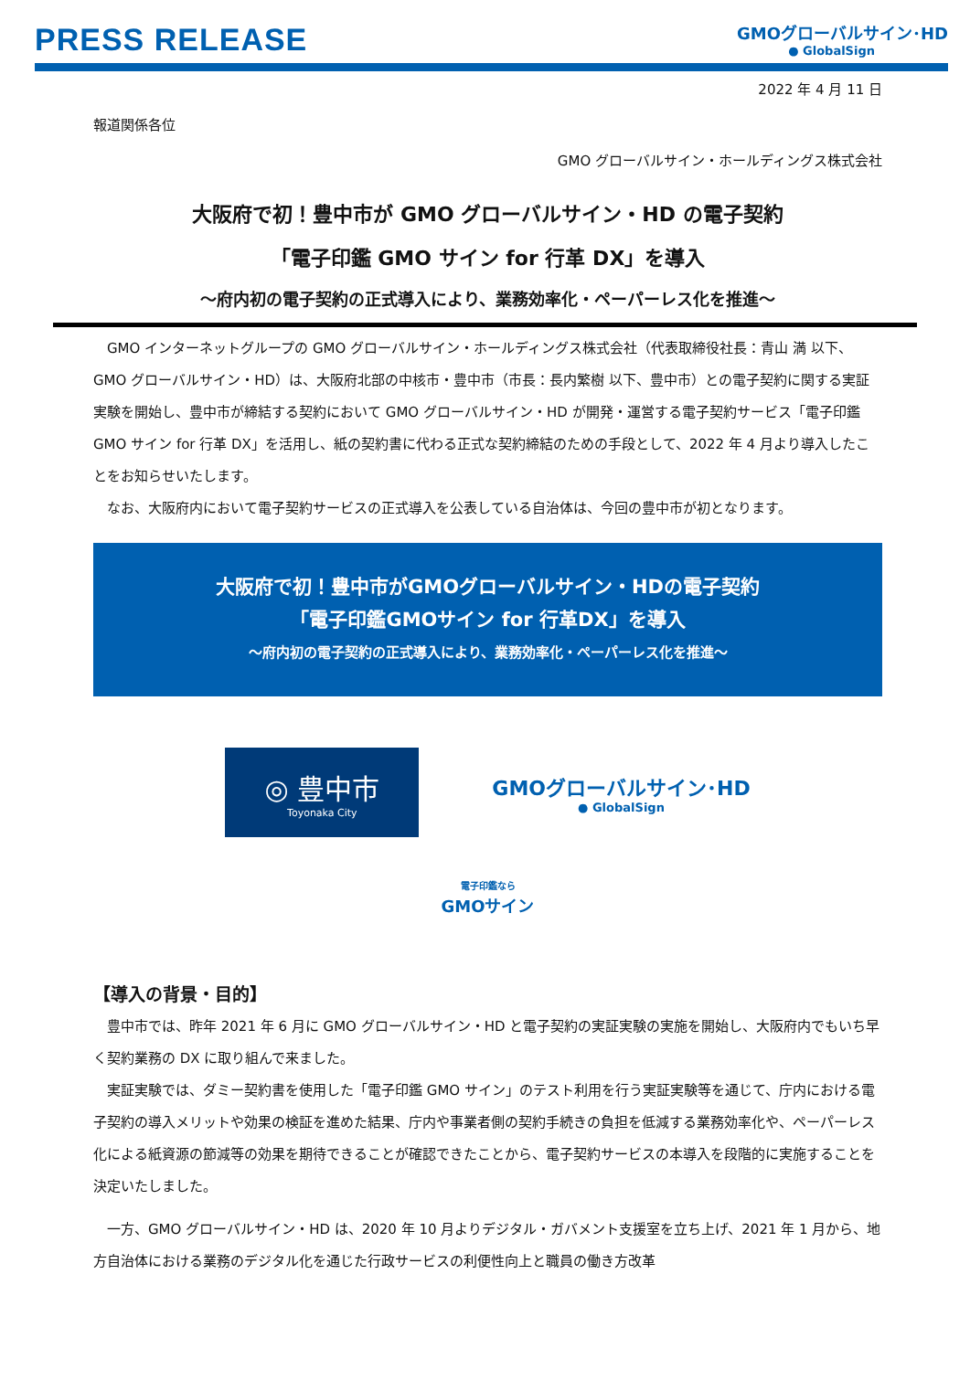PRESS RELEASE
GMOグローバルサイン･HD
● GlobalSign
2022 年 4 月 11 日
報道関係各位
GMO グローバルサイン・ホールディングス株式会社
大阪府で初！豊中市が GMO グローバルサイン・HD の電子契約
「電子印鑑 GMO サイン for 行革 DX」を導入
～府内初の電子契約の正式導入により、業務効率化・ペーパーレス化を推進～
GMO インターネットグループの GMO グローバルサイン・ホールディングス株式会社（代表取締役社長：青山 満 以下、GMO グローバルサイン・HD）は、大阪府北部の中核市・豊中市（市長：長内繁樹 以下、豊中市）との電子契約に関する実証実験を開始し、豊中市が締結する契約において GMO グローバルサイン・HD が開発・運営する電子契約サービス「電子印鑑 GMO サイン for 行革 DX」を活用し、紙の契約書に代わる正式な契約締結のための手段として、2022 年 4 月より導入したことをお知らせいたします。
なお、大阪府内において電子契約サービスの正式導入を公表している自治体は、今回の豊中市が初となります。
大阪府で初！豊中市がGMOグローバルサイン・HDの電子契約
「電子印鑑GMOサイン for 行革DX」を導入
～府内初の電子契約の正式導入により、業務効率化・ペーパーレス化を推進～
◎ 豊中市
Toyonaka City
GMOグローバルサイン･HD
● GlobalSign
電子印鑑なら
GMOサイン
【導入の背景・目的】
豊中市では、昨年 2021 年 6 月に GMO グローバルサイン・HD と電子契約の実証実験の実施を開始し、大阪府内でもいち早く契約業務の DX に取り組んで来ました。
実証実験では、ダミー契約書を使用した「電子印鑑 GMO サイン」のテスト利用を行う実証実験等を通じて、庁内における電子契約の導入メリットや効果の検証を進めた結果、庁内や事業者側の契約手続きの負担を低減する業務効率化や、ペーパーレス化による紙資源の節減等の効果を期待できることが確認できたことから、電子契約サービスの本導入を段階的に実施することを決定いたしました。
一方、GMO グローバルサイン・HD は、2020 年 10 月よりデジタル・ガバメント支援室を立ち上げ、2021 年 1 月から、地方自治体における業務のデジタル化を通じた行政サービスの利便性向上と職員の働き方改革